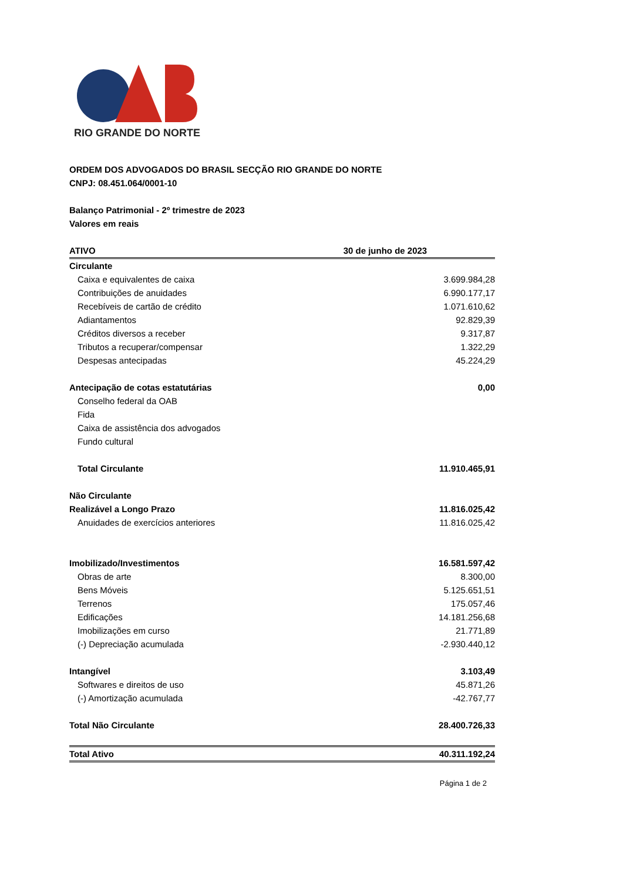RIO GRANDE DO NORTE
ORDEM DOS ADVOGADOS DO BRASIL SECÇÃO RIO GRANDE DO NORTE
CNPJ: 08.451.064/0001-10
Balanço Patrimonial - 2º trimestre de 2023
Valores em reais
| ATIVO | 30 de junho de 2023 |
| --- | --- |
| Circulante | |
| Caixa e equivalentes de caixa | 3.699.984,28 |
| Contribuições de anuidades | 6.990.177,17 |
| Recebíveis de cartão de crédito | 1.071.610,62 |
| Adiantamentos | 92.829,39 |
| Créditos diversos a receber | 9.317,87 |
| Tributos a recuperar/compensar | 1.322,29 |
| Despesas antecipadas | 45.224,29 |
| Antecipação de cotas estatutárias | 0,00 |
| Conselho federal da OAB | |
| Fida | |
| Caixa de assistência dos advogados | |
| Fundo cultural | |
| Total Circulante | 11.910.465,91 |
| Não Circulante | |
| Realizável a Longo Prazo | 11.816.025,42 |
| Anuidades de exercícios anteriores | 11.816.025,42 |
| Imobilizado/Investimentos | 16.581.597,42 |
| Obras de arte | 8.300,00 |
| Bens Móveis | 5.125.651,51 |
| Terrenos | 175.057,46 |
| Edificações | 14.181.256,68 |
| Imobilizações em curso | 21.771,89 |
| (-) Depreciação acumulada | -2.930.440,12 |
| Intangível | 3.103,49 |
| Softwares e direitos de uso | 45.871,26 |
| (-) Amortização acumulada | -42.767,77 |
| Total Não Circulante | 28.400.726,33 |
| Total Ativo | 40.311.192,24 |
Página 1 de 2